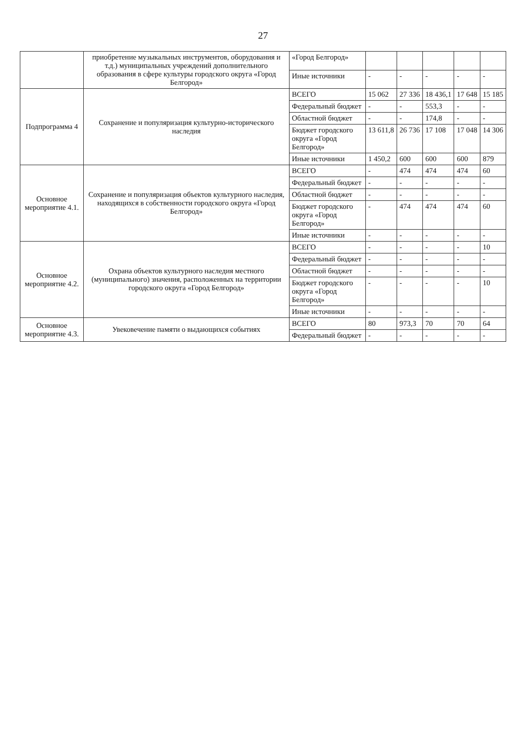27
| | приобретение музыкальных инструментов, оборудования и т.д.) муниципальных учреждений дополнительного образования в сфере культуры городского округа «Город Белгород» | «Город Белгород» | | | | | |
| | | Иные источники | - | - | - | - | - |
| Подпрограмма 4 | Сохранение и популяризация культурно-исторического наследия | ВСЕГО | 15 062 | 27 336 | 18 436,1 | 17 648 | 15 185 |
| | | Федеральный бюджет | - | - | 553,3 | - | - |
| | | Областной бюджет | - | - | 174,8 | - | - |
| | | Бюджет городского округа «Город Белгород» | 13 611,8 | 26 736 | 17 108 | 17 048 | 14 306 |
| | | Иные источники | 1 450,2 | 600 | 600 | 600 | 879 |
| Основное мероприятие 4.1. | Сохранение и популяризация объектов культурного наследия, находящихся в собственности городского округа «Город Белгород» | ВСЕГО | - | 474 | 474 | 474 | 60 |
| | | Федеральный бюджет | - | - | - | - | - |
| | | Областной бюджет | - | - | - | - | - |
| | | Бюджет городского округа «Город Белгород» | - | 474 | 474 | 474 | 60 |
| | | Иные источники | - | - | - | - | - |
| Основное мероприятие 4.2. | Охрана объектов культурного наследия местного (муниципального) значения, расположенных на территории городского округа «Город Белгород» | ВСЕГО | - | - | - | - | 10 |
| | | Федеральный бюджет | - | - | - | - | - |
| | | Областной бюджет | - | - | - | - | - |
| | | Бюджет городского округа «Город Белгород» | - | - | - | - | 10 |
| | | Иные источники | - | - | - | - | - |
| Основное мероприятие 4.3. | Увековечение памяти о выдающихся событиях | ВСЕГО | 80 | 973,3 | 70 | 70 | 64 |
| | | Федеральный бюджет | - | - | - | - | - |